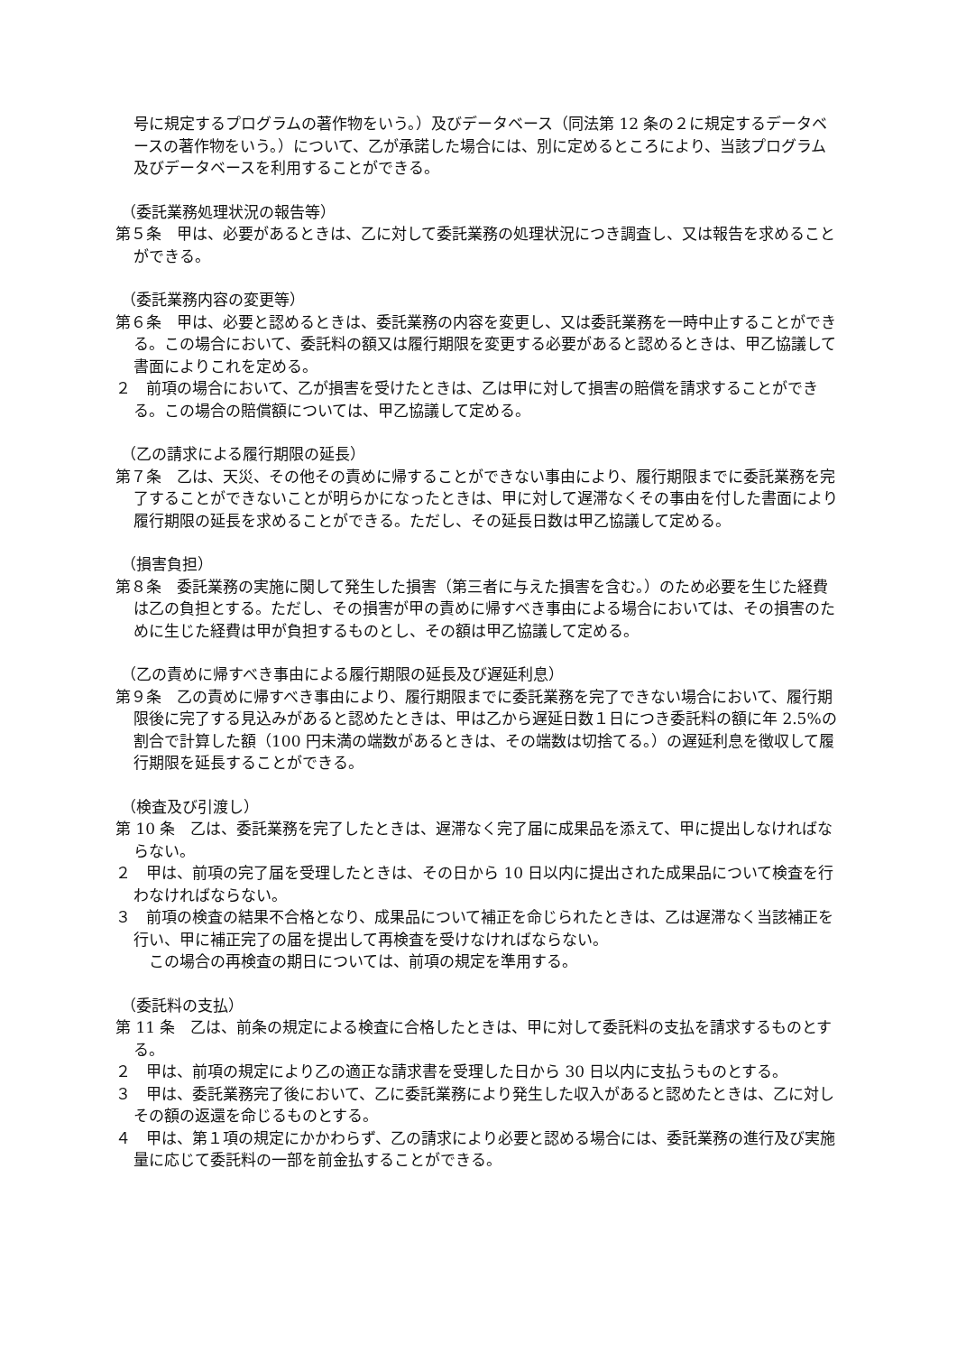号に規定するプログラムの著作物をいう。）及びデータベース（同法第 12 条の２に規定するデータベースの著作物をいう。）について、乙が承諾した場合には、別に定めるところにより、当該プログラム及びデータベースを利用することができる。
（委託業務処理状況の報告等）
第５条　甲は、必要があるときは、乙に対して委託業務の処理状況につき調査し、又は報告を求めることができる。
（委託業務内容の変更等）
第６条　甲は、必要と認めるときは、委託業務の内容を変更し、又は委託業務を一時中止することができる。この場合において、委託料の額又は履行期限を変更する必要があると認めるときは、甲乙協議して書面によりこれを定める。
２　前項の場合において、乙が損害を受けたときは、乙は甲に対して損害の賠償を請求することができる。この場合の賠償額については、甲乙協議して定める。
（乙の請求による履行期限の延長）
第７条　乙は、天災、その他その責めに帰することができない事由により、履行期限までに委託業務を完了することができないことが明らかになったときは、甲に対して遅滞なくその事由を付した書面により履行期限の延長を求めることができる。ただし、その延長日数は甲乙協議して定める。
（損害負担）
第８条　委託業務の実施に関して発生した損害（第三者に与えた損害を含む。）のため必要を生じた経費は乙の負担とする。ただし、その損害が甲の責めに帰すべき事由による場合においては、その損害のために生じた経費は甲が負担するものとし、その額は甲乙協議して定める。
（乙の責めに帰すべき事由による履行期限の延長及び遅延利息）
第９条　乙の責めに帰すべき事由により、履行期限までに委託業務を完了できない場合において、履行期限後に完了する見込みがあると認めたときは、甲は乙から遅延日数１日につき委託料の額に年 2.5%の割合で計算した額（100 円未満の端数があるときは、その端数は切捨てる。）の遅延利息を徴収して履行期限を延長することができる。
（検査及び引渡し）
第 10 条　乙は、委託業務を完了したときは、遅滞なく完了届に成果品を添えて、甲に提出しなければならない。
２　甲は、前項の完了届を受理したときは、その日から 10 日以内に提出された成果品について検査を行わなければならない。
３　前項の検査の結果不合格となり、成果品について補正を命じられたときは、乙は遅滞なく当該補正を行い、甲に補正完了の届を提出して再検査を受けなければならない。
　この場合の再検査の期日については、前項の規定を準用する。
（委託料の支払）
第 11 条　乙は、前条の規定による検査に合格したときは、甲に対して委託料の支払を請求するものとする。
２　甲は、前項の規定により乙の適正な請求書を受理した日から 30 日以内に支払うものとする。
３　甲は、委託業務完了後において、乙に委託業務により発生した収入があると認めたときは、乙に対しその額の返還を命じるものとする。
４　甲は、第１項の規定にかかわらず、乙の請求により必要と認める場合には、委託業務の進行及び実施量に応じて委託料の一部を前金払することができる。